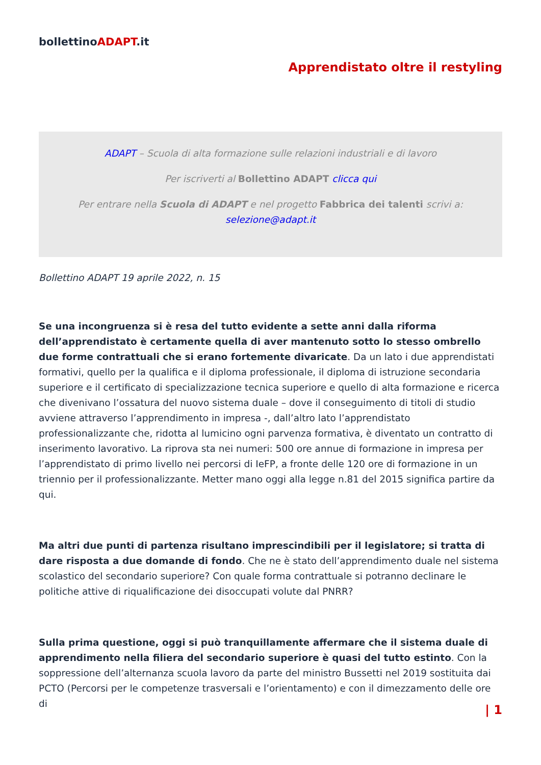bollettinoADAPT.it
Apprendistato oltre il restyling
ADAPT – Scuola di alta formazione sulle relazioni industriali e di lavoro
Per iscriverti al Bollettino ADAPT clicca qui
Per entrare nella Scuola di ADAPT e nel progetto Fabbrica dei talenti scrivi a:
selezione@adapt.it
Bollettino ADAPT 19 aprile 2022, n. 15
Se una incongruenza si è resa del tutto evidente a sette anni dalla riforma dell’apprendistato è certamente quella di aver mantenuto sotto lo stesso ombrello due forme contrattuali che si erano fortemente divaricate. Da un lato i due apprendistati formativi, quello per la qualifica e il diploma professionale, il diploma di istruzione secondaria superiore e il certificato di specializzazione tecnica superiore e quello di alta formazione e ricerca che divenivano l’ossatura del nuovo sistema duale – dove il conseguimento di titoli di studio avviene attraverso l’apprendimento in impresa -, dall’altro lato l’apprendistato professionalizzante che, ridotta al lumicino ogni parvenza formativa, è diventato un contratto di inserimento lavorativo. La riprova sta nei numeri: 500 ore annue di formazione in impresa per l’apprendistato di primo livello nei percorsi di IeFP, a fronte delle 120 ore di formazione in un triennio per il professionalizzante. Metter mano oggi alla legge n.81 del 2015 significa partire da qui.
Ma altri due punti di partenza risultano imprescindibili per il legislatore; si tratta di dare risposta a due domande di fondo. Che ne è stato dell’apprendimento duale nel sistema scolastico del secondario superiore? Con quale forma contrattuale si potranno declinare le politiche attive di riqualificazione dei disoccupati volute dal PNRR?
Sulla prima questione, oggi si può tranquillamente affermare che il sistema duale di apprendimento nella filiera del secondario superiore è quasi del tutto estinto. Con la soppressione dell’alternanza scuola lavoro da parte del ministro Bussetti nel 2019 sostituita dai PCTO (Percorsi per le competenze trasversali e l’orientamento) e con il dimezzamento delle ore di
| 1